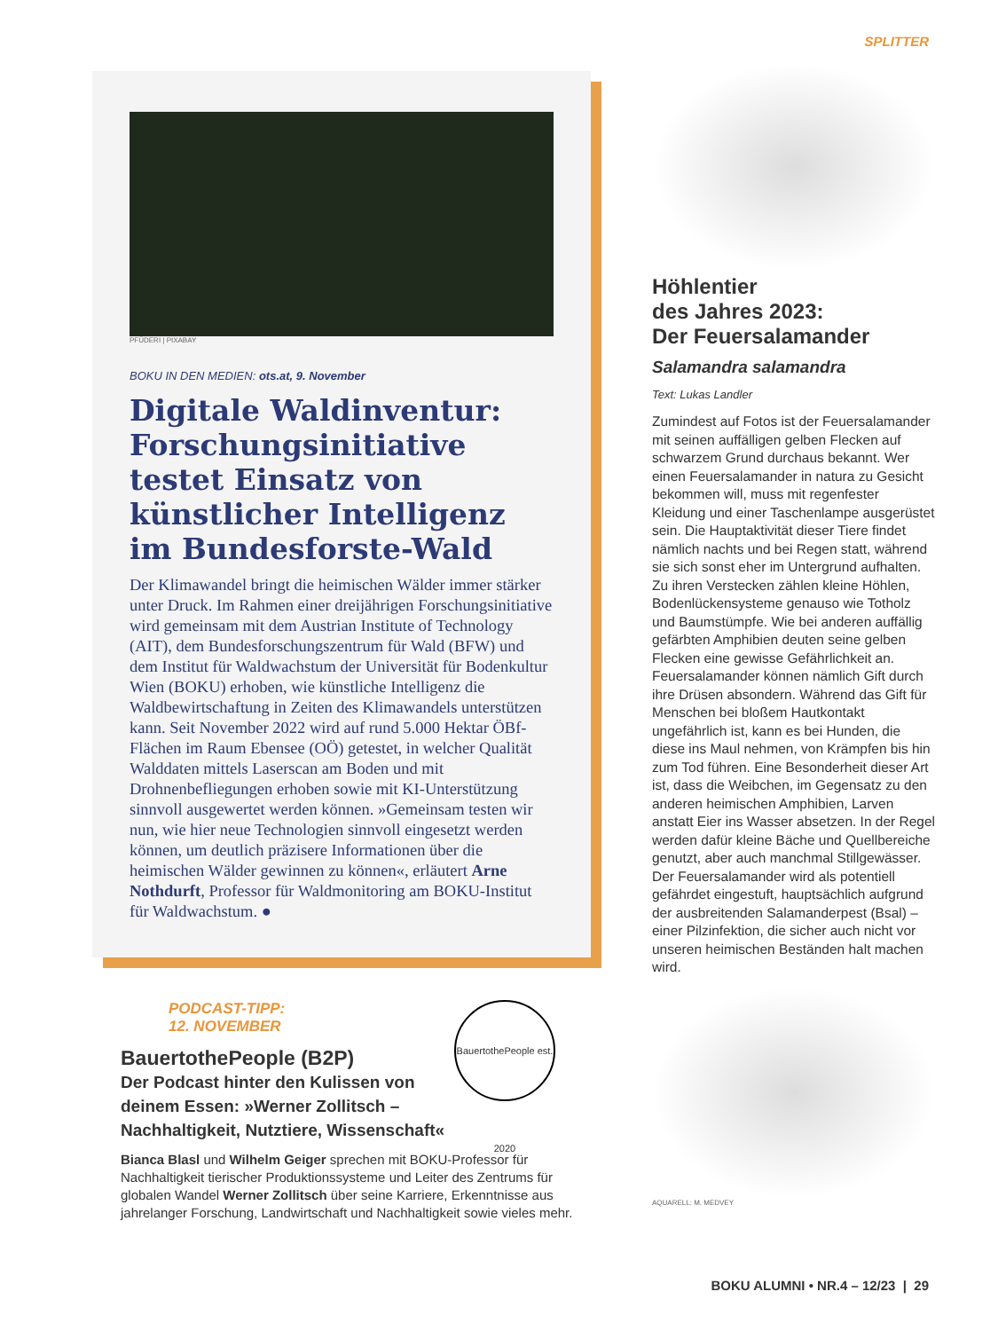SPLITTER
PFÜDERI | PIXABAY
BOKU IN DEN MEDIEN: ots.at, 9. November
Digitale Waldinventur: Forschungsinitiative testet Einsatz von künstlicher Intelligenz im Bundesforste-Wald
Der Klimawandel bringt die heimischen Wälder immer stärker unter Druck. Im Rahmen einer dreijährigen Forschungsinitiative wird gemeinsam mit dem Austrian Institute of Technology (AIT), dem Bundesforschungszentrum für Wald (BFW) und dem Institut für Waldwachstum der Universität für Bodenkultur Wien (BOKU) erhoben, wie künstliche Intelligenz die Waldbewirtschaftung in Zeiten des Klimawandels unterstützen kann. Seit November 2022 wird auf rund 5.000 Hektar ÖBf-Flächen im Raum Ebensee (OÖ) getestet, in welcher Qualität Walddaten mittels Laserscan am Boden und mit Drohnenbefliegungen erhoben sowie mit KI-Unterstützung sinnvoll ausgewertet werden können. »Gemeinsam testen wir nun, wie hier neue Technologien sinnvoll eingesetzt werden können, um deutlich präzisere Informationen über die heimischen Wälder gewinnen zu können«, erläutert Arne Nothdurft, Professor für Waldmonitoring am BOKU-Institut für Waldwachstum. ●
PODCAST-TIPP:
12. NOVEMBER
BauertothePeople est. 2020
BauertothePeople (B2P)
Der Podcast hinter den Kulissen von deinem Essen: »Werner Zollitsch – Nachhaltigkeit, Nutztiere, Wissenschaft«
Bianca Blasl und Wilhelm Geiger sprechen mit BOKU-Professor für Nachhaltigkeit tierischer Produktionssysteme und Leiter des Zentrums für globalen Wandel Werner Zollitsch über seine Karriere, Erkenntnisse aus jahrelanger Forschung, Landwirtschaft und Nachhaltigkeit sowie vieles mehr.
Höhlentier
des Jahres 2023:
Der Feuersalamander
Salamandra salamandra
Text: Lukas Landler
Zumindest auf Fotos ist der Feuersalamander mit seinen auffälligen gelben Flecken auf schwarzem Grund durchaus bekannt. Wer einen Feuersalamander in natura zu Gesicht bekommen will, muss mit regenfester Kleidung und einer Taschenlampe ausgerüstet sein. Die Hauptaktivität dieser Tiere findet nämlich nachts und bei Regen statt, während sie sich sonst eher im Untergrund aufhalten. Zu ihren Verstecken zählen kleine Höhlen, Bodenlückensysteme genauso wie Totholz und Baumstümpfe. Wie bei anderen auffällig gefärbten Amphibien deuten seine gelben Flecken eine gewisse Gefährlichkeit an. Feuersalamander können nämlich Gift durch ihre Drüsen absondern. Während das Gift für Menschen bei bloßem Hautkontakt ungefährlich ist, kann es bei Hunden, die diese ins Maul nehmen, von Krämpfen bis hin zum Tod führen. Eine Besonderheit dieser Art ist, dass die Weibchen, im Gegensatz zu den anderen heimischen Amphibien, Larven anstatt Eier ins Wasser absetzen. In der Regel werden dafür kleine Bäche und Quellbereiche genutzt, aber auch manchmal Stillgewässer. Der Feuersalamander wird als potentiell gefährdet eingestuft, hauptsächlich aufgrund der ausbreitenden Salamanderpest (Bsal) – einer Pilzinfektion, die sicher auch nicht vor unseren heimischen Beständen halt machen wird.
AQUARELL: M. MEDVEY
BOKU ALUMNI • NR.4 – 12/23 | 29